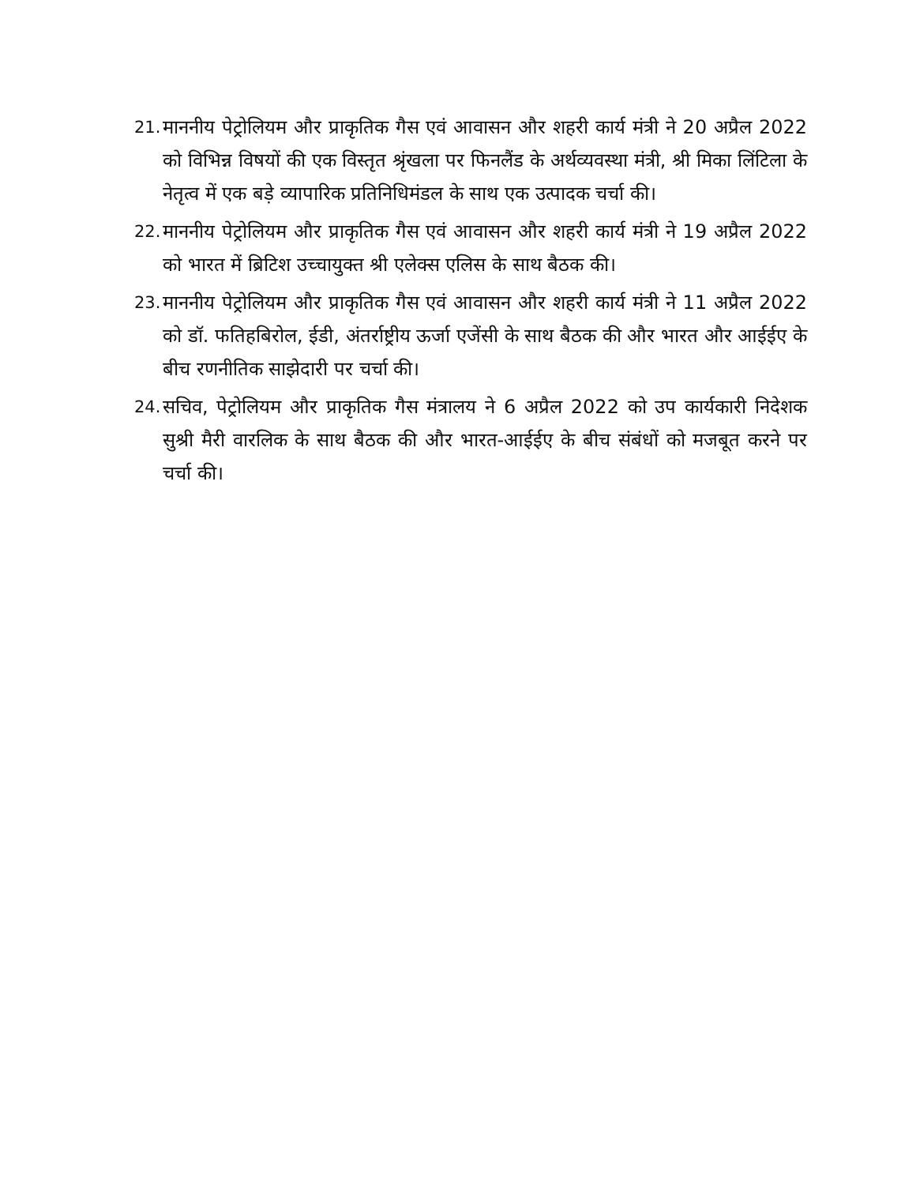21. माननीय पेट्रोलियम और प्राकृतिक गैस एवं आवासन और शहरी कार्य मंत्री ने 20 अप्रैल 2022 को विभिन्न विषयों की एक विस्तृत श्रृंखला पर फिनलैंड के अर्थव्यवस्था मंत्री, श्री मिका लिंटिला के नेतृत्व में एक बड़े व्यापारिक प्रतिनिधिमंडल के साथ एक उत्पादक चर्चा की।
22. माननीय पेट्रोलियम और प्राकृतिक गैस एवं आवासन और शहरी कार्य मंत्री ने 19 अप्रैल 2022 को भारत में ब्रिटिश उच्चायुक्त श्री एलेक्स एलिस के साथ बैठक की।
23. माननीय पेट्रोलियम और प्राकृतिक गैस एवं आवासन और शहरी कार्य मंत्री ने 11 अप्रैल 2022 को डॉ. फतिहबिरोल, ईडी, अंतर्राष्ट्रीय ऊर्जा एजेंसी के साथ बैठक की और भारत और आईईए के बीच रणनीतिक साझेदारी पर चर्चा की।
24. सचिव, पेट्रोलियम और प्राकृतिक गैस मंत्रालय ने 6 अप्रैल 2022 को उप कार्यकारी निदेशक सुश्री मैरी वारलिक के साथ बैठक की और भारत-आईईए के बीच संबंधों को मजबूत करने पर चर्चा की।